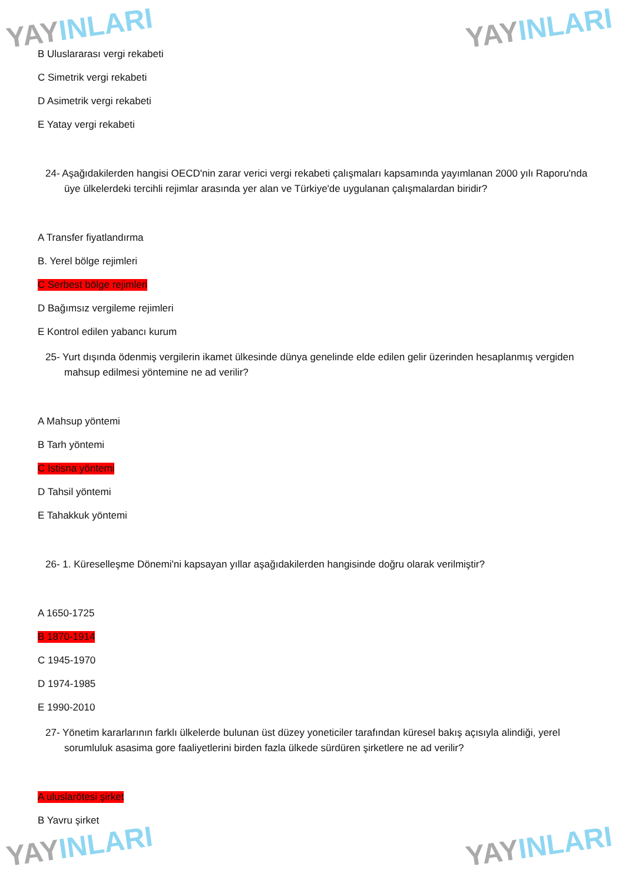YAYINLARI YAYINLARI
YAYINLARI YAYINLARI
B Uluslararası vergi rekabeti
C Simetrik vergi rekabeti
D Asimetrik vergi rekabeti
E Yatay vergi rekabeti
24- Aşağıdakilerden hangisi OECD'nin zarar verici vergi rekabeti çalışmaları kapsamında yayımlanan 2000 yılı Raporu'nda üye ülkelerdeki tercihli rejimlar arasında yer alan ve Türkiye'de uygulanan çalışmalardan biridir?
A Transfer fiyatlandırma
B. Yerel bölge rejimleri
C Serbest bölge rejimleri
D Bağımsız vergileme rejimleri
E Kontrol edilen yabancı kurum
25- Yurt dışında ödenmiş vergilerin ikamet ülkesinde dünya genelinde elde edilen gelir üzerinden hesaplanmış vergiden mahsup edilmesi yöntemine ne ad verilir?
A Mahsup yöntemi
B Tarh yöntemi
C Istisna yöntemi
D Tahsil yöntemi
E Tahakkuk yöntemi
26- 1. Küreselleşme Dönemi'ni kapsayan yıllar aşağıdakilerden hangisinde doğru olarak verilmiştir?
A 1650-1725
B 1870-1914
C 1945-1970
D 1974-1985
E 1990-2010
27- Yönetim kararlarının farklı ülkelerde bulunan üst düzey yoneticiler tarafından küresel bakış açısıyla alindiği, yerel sorumluluk asasima gore faaliyetlerini birden fazla ülkede sürdüren şirketlere ne ad verilir?
A uluslarötesi şirket
B Yavru şirket